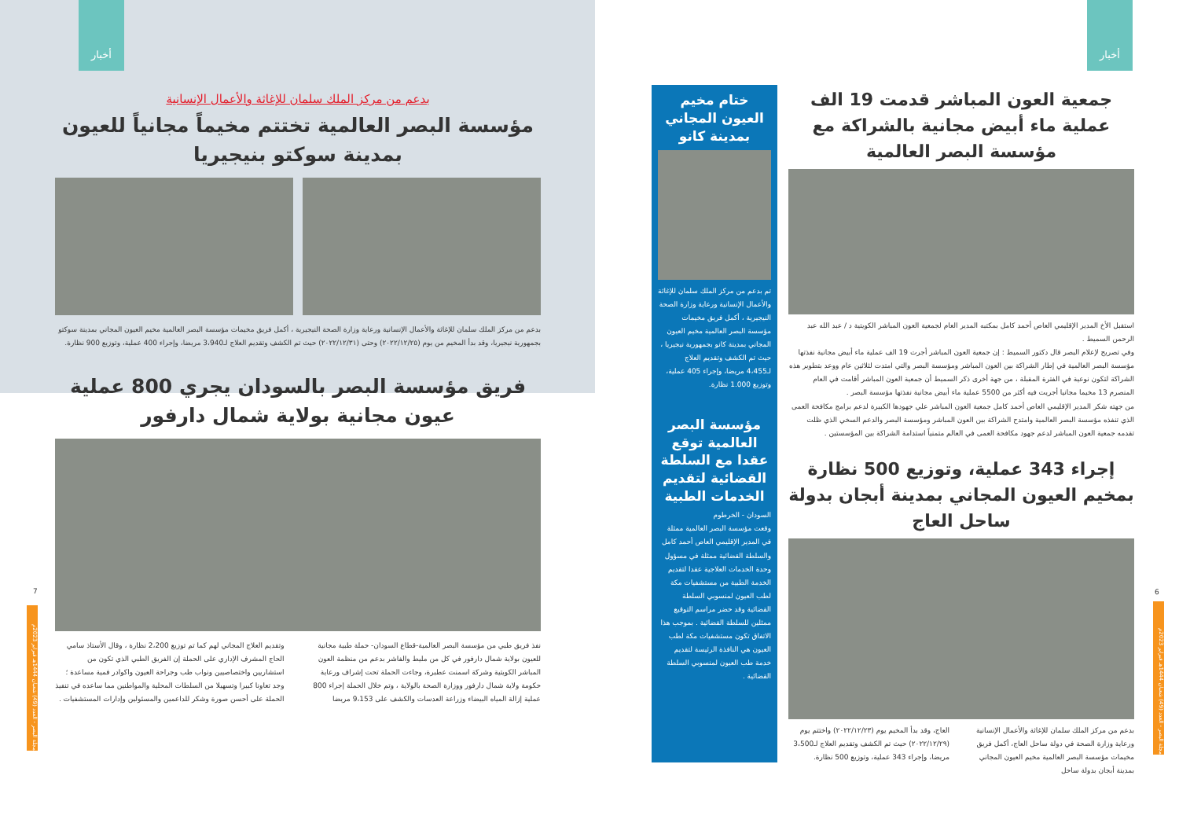أخبار
جمعية العون المباشر قدمت 19 الف عملية ماء أبيض مجانية بالشراكة مع مؤسسة البصر العالمية
استقبل الأخ المدير الإقليمي العاص أحمد كامل بمكتبه المدير العام لجمعية العون المباشر الكويتية د / عبد الله عبد الرحمن السميط .
وفي تصريح لإعلام البصر قال دكتور السميط : إن جمعية العون المباشر أجرت 19 الف عملية ماء أبيض مجانية نفذتها مؤسسة البصر العالمية في إطار الشراكة بين العون المباشر ومؤسسة البصر والتي امتدت لثلاثين عام ووعد بتطوير هذه الشراكة لتكون نوعية في الفترة المقبلة ، من جهة أخرى ذكر السميط أن جمعية العون المباشر أقامت في العام المنصرم 13 مخيما مجانيا أجريت فيه أكثر من 5500 عملية ماء أبيض مجانية نفذتها مؤسسة البصر .
من جهته شكر المدير الإقليمي العاص أحمد كامل جمعية العون المباشر علي جهودها الكبيرة لدعم برامج مكافحة العمى الذي تنفذه مؤسسة البصر العالمية وامتدح الشراكة بين العون المباشر ومؤسسة البصر والدعم السخي الذي ظلت تقدمه جمعية العون المباشر لدعم جهود مكافحة العمى في العالم متمنياً استدامة الشراكة بين المؤسستين .
إجراء 343 عملية، وتوزيع 500 نظارة بمخيم العيون المجاني بمدينة أبجان بدولة ساحل العاج
بدعم من مركز الملك سلمان للإغاثة والأعمال الإنسانية ورعاية وزارة الصحة في دولة ساحل العاج، أكمل فريق مخيمات مؤسسة البصر العالمية مخيم العيون المجاني بمدينة أبجان بدولة ساحل
العاج، وقد بدأ المخيم يوم (٢٠٢٢/١٢/٢٣) واختتم يوم (٢٠٢٢/١٢/٢٩) حيث تم الكشف وتقديم العلاج لـ3،500 مريضا، وإجراء 343 عملية، وتوزيع 500 نظارة.
ختام مخيم العيون المجاني بمدينة كانو
تم بدعم من مركز الملك سلمان للإغاثة والأعمال الإنسانية ورعاية وزارة الصحة النيجيرية ، أكمل فريق مخيمات مؤسسة البصر العالمية مخيم العيون المجاني بمدينة كانو بجمهورية نيجيريا ، حيث تم الكشف وتقديم العلاج لـ4،455 مريضا، وإجراء 405 عملية، وتوزيع 1.000 نظارة.
مؤسسة البصر العالمية توقع عقدا مع السلطة القضائية لتقديم الخدمات الطبية
السودان - الخرطوم
وقعت مؤسسة البصر العالمية ممثلة في المدير الإقليمي العاص أحمد كامل والسلطة القضائية ممثلة في مسؤول وحدة الخدمات العلاجية عقدا لتقديم الخدمة الطبية من مستشفيات مكة لطب العيون لمنسوبي السلطة القضائية وقد حضر مراسم التوقيع ممثلين للسلطة القضائية . بموجب هذا الاتفاق تكون مستشفيات مكة لطب العيون هي النافذة الرئيسة لتقديم خدمة طب العيون لمنسوبي السلطة القضائية .
6
مجلة البصر - العدد (49) شعبان 1444هـ فبراير 2023م
أخبار
بدعم من مركز الملك سلمان للإغاثة والأعمال الإنسانية
مؤسسة البصر العالمية تختتم مخيماً مجانياً للعيون بمدينة سوكتو بنيجيريا
بدعم من مركز الملك سلمان للإغاثة والأعمال الإنسانية ورعاية وزارة الصحة النيجيرية ، أكمل فريق مخيمات مؤسسة البصر العالمية مخيم العيون المجاني بمدينة سوكتو بجمهورية نيجيريا، وقد بدأ المخيم من يوم (٢٠٢٢/١٢/٢٥) وحتى (٢٠٢٢/١٢/٣١) حيث تم الكشف وتقديم العلاج لـ3،940 مريضا، وإجراء 400 عملية، وتوزيع 900 نظارة.
فريق مؤسسة البصر بالسودان يجري 800 عملية عيون مجانية بولاية شمال دارفور
نفذ فريق طبي من مؤسسة البصر العالمية-قطاع السودان- حملة طبية مجانية للعيون بولاية شمال دارفور في كل من مليط والفاشر بدعم من منظمة العون المباشر الكويتية وشركة اسمنت عطبرة، وجاءت الحملة تحت إشراف ورعاية حكومة ولاية شمال دارفور ووزارة الصحة بالولاية ، وتم خلال الحملة إجراء 800 عملية إزالة المياه البيضاء وزراعة العدسات والكشف على 9،153 مريضا
وتقديم العلاج المجاني لهم كما تم توزيع 2،200 نظارة ، وقال الأستاذ سامي الحاج المشرف الإداري على الحملة إن الفريق الطبي الذي تكون من استشاريين واختصاصيين ونواب طب وجراحة العيون واكوادر فمية مساعدة ؛ وجد تعاونا كبيرا وتسهيلا من السلطات المحلية والمواطنين مما ساعده في تنفيذ الحملة على أحسن صورة وشكر للداعمين والمسئولين وإدارات المستشفيات .
7
مجلة البصر - العدد (49) شعبان 1444هـ فبراير 2023م